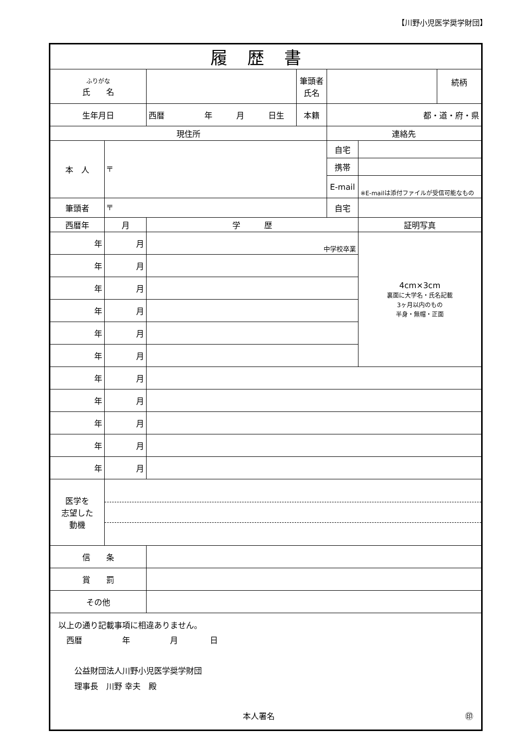【川野小児医学奨学財団】
| 履歴書 | | | | | | |
| --- | --- | --- | --- | --- | --- | --- |
| ふりがな 氏 名 | | | 筆頭者 氏名 | | | 続柄 |
| 生年月日 | | 西暦 年 月 日生 | 本籍 | 都・道・府・県 | | |
| 現住所 | | | | 連絡先 | | |
| 本 人 | 〒 | | | 自宅 | | |
| | | | | 携帯 | | |
| | | | | E-mail | ※E-mailは添付ファイルが受信可能なもの | |
| 筆頭者 | 〒 | | | 自宅 | | |
| 西暦年 | 月 | 学 歴 | | | 証明写真 | |
| 年 | 月 | 中学校卒業 | | | 4cm×3cm 裏面に大学名・氏名記載 3ヶ月以内のもの 半身・無帽・正面 | |
| 年 | 月 | | | | | |
| 年 | 月 | | | | | |
| 年 | 月 | | | | | |
| 年 | 月 | | | | | |
| 年 | 月 | | | | | |
| 年 | 月 | | | | | |
| 年 | 月 | | | | | |
| 年 | 月 | | | | | |
| 年 | 月 | | | | | |
| 年 | 月 | | | | | |
| 医学を 志望した 動機 | | | | | | |
| 信 条 | | | | | | |
| 賞 罰 | | | | | | |
| その他 | | | | | | |
| 以上の通り記載事項に相違ありません。 西暦 年 月 日 公益財団法人川野小児医学奨学財団 理事長 川野 幸夫 殿 本人署名 ㊞ | | | | | | |